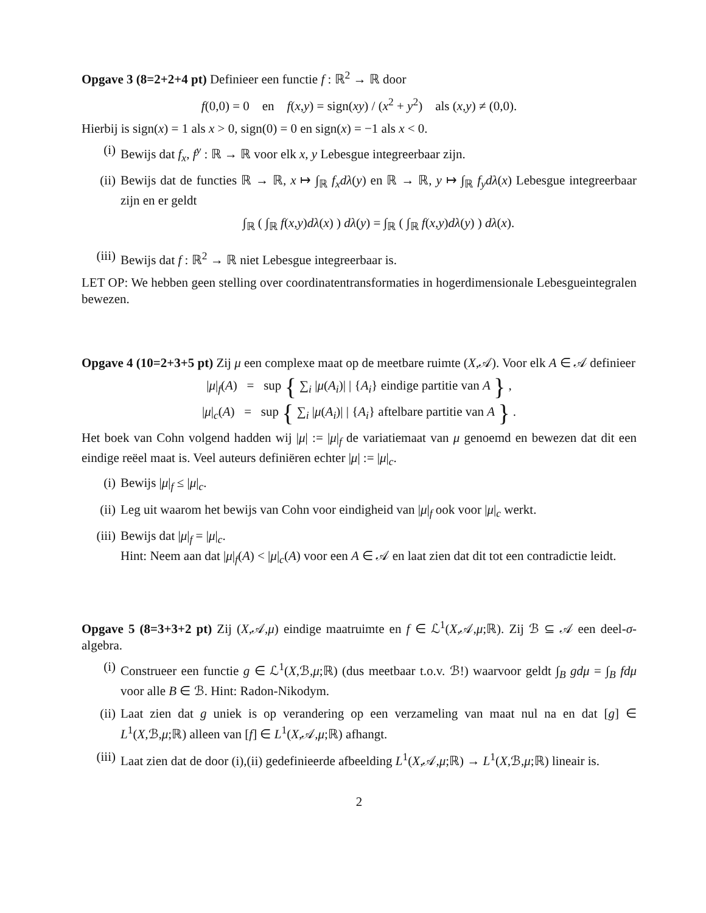Opgave 3 (8=2+2+4 pt) Definieer een functie f : ℝ<sup>2</sup> → ℝ door
f(0,0) = 0 en f(x,y) = sign(xy) / (x<sup>2</sup> + y<sup>2</sup>) als (x,y) ≠ (0,0).
Hierbij is sign(x) = 1 als x > 0, sign(0) = 0 en sign(x) = −1 als x < 0.
(i) Bewijs dat f<sub>x</sub>, f<sup>y</sup> : ℝ → ℝ voor elk x, y Lebesgue integreerbaar zijn.
(ii) Bewijs dat de functies ℝ → ℝ, x ↦ ∫<sub>ℝ</sub> f<sub>x</sub>dλ(y) en ℝ → ℝ, y ↦ ∫<sub>ℝ</sub> f<sub>y</sub>dλ(x) Lebesgue integreerbaar zijn en er geldt
∫<sub>ℝ</sub> ( ∫<sub>ℝ</sub> f(x,y)dλ(x) ) dλ(y) = ∫<sub>ℝ</sub> ( ∫<sub>ℝ</sub> f(x,y)dλ(y) ) dλ(x).
(iii) Bewijs dat f : ℝ<sup>2</sup> → ℝ niet Lebesgue integreerbaar is.
LET OP: We hebben geen stelling over coordinatentransformaties in hogerdimensionale Lebesgueintegralen bewezen.
Opgave 4 (10=2+3+5 pt) Zij μ een complexe maat op de meetbare ruimte (X,𝒜). Voor elk A ∈ 𝒜 definieer
|μ|<sub>f</sub>(A) = sup { ∑<sub>i</sub> |μ(A<sub>i</sub>)| | {A<sub>i</sub>} eindige partitie van A } ,
|μ|<sub>c</sub>(A) = sup { ∑<sub>i</sub> |μ(A<sub>i</sub>)| | {A<sub>i</sub>} aftelbare partitie van A } .
Het boek van Cohn volgend hadden wij |μ| := |μ|<sub>f</sub> de variatiemaat van μ genoemd en bewezen dat dit een eindige reëel maat is. Veel auteurs definiëren echter |μ| := |μ|<sub>c</sub>.
(i) Bewijs |μ|<sub>f</sub> ≤ |μ|<sub>c</sub>.
(ii) Leg uit waarom het bewijs van Cohn voor eindigheid van |μ|<sub>f</sub> ook voor |μ|<sub>c</sub> werkt.
(iii) Bewijs dat |μ|<sub>f</sub> = |μ|<sub>c</sub>.
Hint: Neem aan dat |μ|<sub>f</sub>(A) < |μ|<sub>c</sub>(A) voor een A ∈ 𝒜 en laat zien dat dit tot een contradictie leidt.
Opgave 5 (8=3+3+2 pt) Zij (X,𝒜,μ) eindige maatruimte en f ∈ ℒ<sup>1</sup>(X,𝒜,μ;ℝ). Zij ℬ ⊆ 𝒜 een deel-σ-algebra.
(i) Construeer een functie g ∈ ℒ<sup>1</sup>(X,ℬ,μ;ℝ) (dus meetbaar t.o.v. ℬ!) waarvoor geldt ∫<sub>B</sub> gdμ = ∫<sub>B</sub> fdμ voor alle B ∈ ℬ. Hint: Radon-Nikodym.
(ii) Laat zien dat g uniek is op verandering op een verzameling van maat nul na en dat [g] ∈ L<sup>1</sup>(X,ℬ,μ;ℝ) alleen van [f] ∈ L<sup>1</sup>(X,𝒜,μ;ℝ) afhangt.
(iii) Laat zien dat de door (i),(ii) gedefinieerde afbeelding L<sup>1</sup>(X,𝒜,μ;ℝ) → L<sup>1</sup>(X,ℬ,μ;ℝ) lineair is.
2